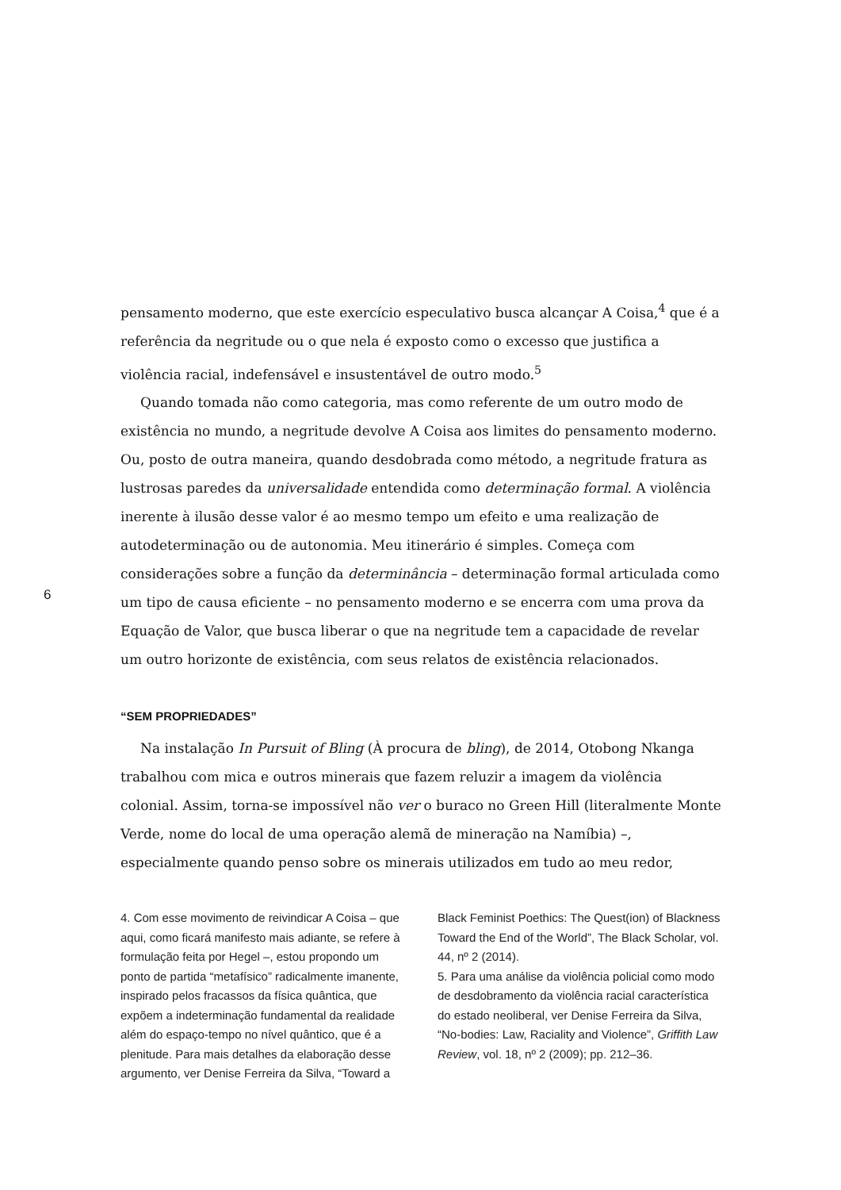6
pensamento moderno, que este exercício especulativo busca alcançar A Coisa,<sup>4</sup> que é a referência da negritude ou o que nela é exposto como o excesso que justifica a violência racial, indefensável e insustentável de outro modo.<sup>5</sup>
Quando tomada não como categoria, mas como referente de um outro modo de existência no mundo, a negritude devolve A Coisa aos limites do pensamento moderno. Ou, posto de outra maneira, quando desdobrada como método, a negritude fratura as lustrosas paredes da universalidade entendida como determinação formal. A violência inerente à ilusão desse valor é ao mesmo tempo um efeito e uma realização de autodeterminação ou de autonomia. Meu itinerário é simples. Começa com considerações sobre a função da determinância – determinação formal articulada como um tipo de causa eficiente – no pensamento moderno e se encerra com uma prova da Equação de Valor, que busca liberar o que na negritude tem a capacidade de revelar um outro horizonte de existência, com seus relatos de existência relacionados.
“SEM PROPRIEDADES”
Na instalação In Pursuit of Bling (À procura de bling), de 2014, Otobong Nkanga trabalhou com mica e outros minerais que fazem reluzir a imagem da violência colonial. Assim, torna-se impossível não ver o buraco no Green Hill (literalmente Monte Verde, nome do local de uma operação alemã de mineração na Namíbia) –, especialmente quando penso sobre os minerais utilizados em tudo ao meu redor,
4. Com esse movimento de reivindicar A Coisa – que aqui, como ficará manifesto mais adiante, se refere à formulação feita por Hegel –, estou propondo um ponto de partida “metafísico” radicalmente imanente, inspirado pelos fracassos da física quântica, que expõem a indeterminação fundamental da realidade além do espaço-tempo no nível quântico, que é a plenitude. Para mais detalhes da elaboração desse argumento, ver Denise Ferreira da Silva, “Toward a
Black Feminist Poethics: The Quest(ion) of Blackness Toward the End of the World”, The Black Scholar, vol. 44, nº 2 (2014).
5. Para uma análise da violência policial como modo de desdobramento da violência racial característica do estado neoliberal, ver Denise Ferreira da Silva, “No-bodies: Law, Raciality and Violence”, Griffith Law Review, vol. 18, nº 2 (2009); pp. 212–36.